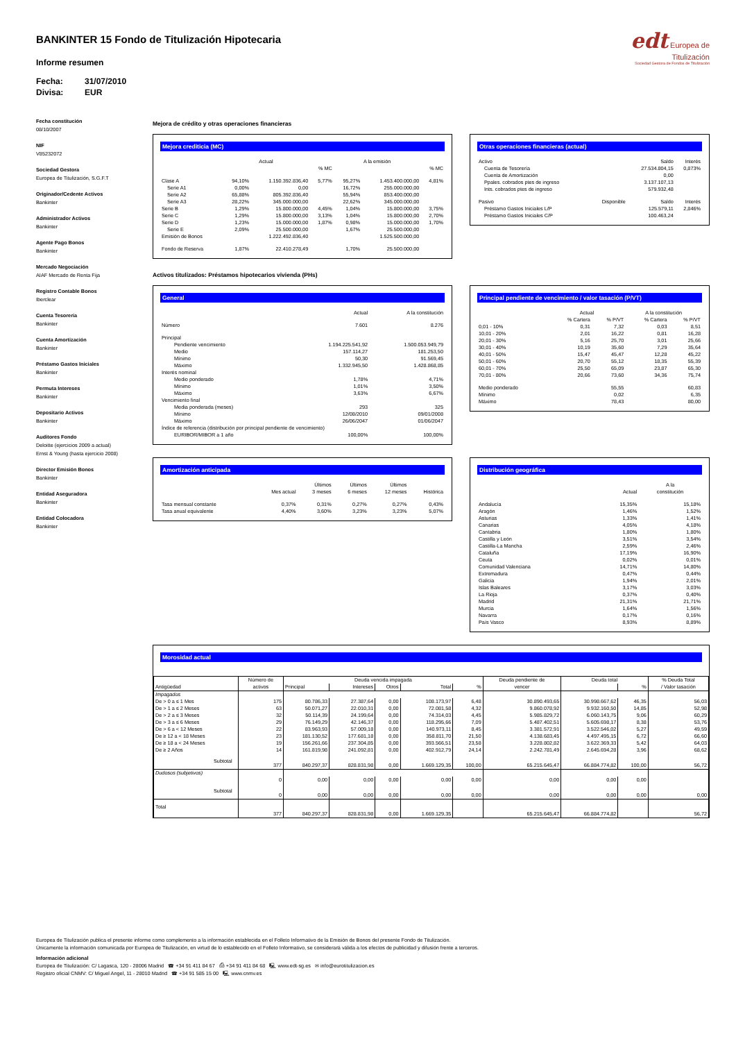BANKINTER 15 Fondo de Titulización Hipotecaria
Informe resumen
Fecha: 31/07/2010
Divisa: EUR
edt Europea de
Titulización
Sociedad Gestora de Fondos de Titulización
Fecha constitución
08/10/2007
NIF
V85232072
Sociedad Gestora
Europea de Titulización, S.G.F.T
Originador/Cedente Activos
Bankinter
Administrador Activos
Bankinter
Agente Pago Bonos
Bankinter
Mercado Negociación
AIAF Mercado de Renta Fija
Registro Contable Bonos
Iberclear
Cuenta Tesorería
Bankinter
Cuenta Amortización
Bankinter
Préstamo Gastos Iniciales
Bankinter
Permuta Intereses
Bankinter
Depositario Activos
Bankinter
Auditores Fondo
Deloitte (ejercicios 2009 a actual)
Ernst & Young (hasta ejercicio 2008)
Director Emisión Bonos
Bankinter
Entidad Aseguradora
Bankinter
Entidad Colocadora
Bankinter
Mejora de crédito y otras operaciones financieras
Mejora crediticia (MC)
| | Actual | | | A la emisión | | |
| --- | --- | --- | --- | --- | --- | --- |
| | | | % MC | | | % MC |
| Clase A | 94,10% | 1.150.392.836,40 | 5,77% | 95,27% | 1.453.400.000,00 | 4,81% |
| Serie A1 | 0,00% | 0,00 | | 16,72% | 255.000.000,00 | |
| Serie A2 | 65,88% | 805.392.836,40 | | 55,94% | 853.400.000,00 | |
| Serie A3 | 28,22% | 345.000.000,00 | | 22,62% | 345.000.000,00 | |
| Serie B | 1,29% | 15.800.000,00 | 4,45% | 1,04% | 15.800.000,00 | 3,75% |
| Serie C | 1,29% | 15.800.000,00 | 3,13% | 1,04% | 15.800.000,00 | 2,70% |
| Serie D | 1,23% | 15.000.000,00 | 1,87% | 0,98% | 15.000.000,00 | 1,70% |
| Serie E | 2,09% | 25.500.000,00 | | 1,67% | 25.500.000,00 | |
| Emisión de Bonos | | 1.222.492.836,40 | | | 1.525.500.000,00 | |
| Fondo de Reserva | 1,87% | 22.410.278,49 | | 1,70% | 25.500.000,00 | |
Otras operaciones financieras (actual)
| Activo | | Saldo | Interés |
| --- | --- | --- | --- |
| Cuenta de Tesorería | | 27.534.804,15 | 0,873% |
| Cuenta de Amortización | | 0,00 | |
| Ppales. cobrados ptes de ingreso | | 3.137.107,13 | |
| Ints. cobrados ptes de ingreso | | 579.932,48 | |
| Pasivo | Disponible | Saldo | Interés |
| Préstamo Gastos Iniciales L/P | | 125.579,11 | 2,846% |
| Préstamo Gastos Iniciales C/P | | 100.463,24 | |
Activos titulizados: Préstamos hipotecarios vivienda (PHs)
General
| | Actual | A la constitución |
| --- | --- | --- |
| Número | 7.601 | 8.276 |
| Principal | | |
| Pendiente vencimiento | 1.194.225.541,92 | 1.500.053.949,79 |
| Medio | 157.114,27 | 181.253,50 |
| Mínimo | 50,30 | 91.569,45 |
| Máximo | 1.332.945,50 | 1.428.868,85 |
| Interés nominal | | |
| Medio ponderado | 1,78% | 4,71% |
| Mínimo | 1,01% | 3,50% |
| Máximo | 3,63% | 6,67% |
| Vencimiento final | | |
| Media ponderada (meses) | 293 | 325 |
| Mínimo | 12/08/2010 | 09/01/2008 |
| Máximo | 26/06/2047 | 01/06/2047 |
| Índice de referencia (distribución por principal pendiente de vencimiento) | | |
| EURIBOR/MIBOR a 1 año | 100,00% | 100,00% |
Principal pendiente de vencimiento / valor tasación (P/VT)
| | Actual | | A la constitución | |
| --- | --- | --- | --- | --- |
| | % Cartera | % P/VT | % Cartera | % P/VT |
| 0,01 - 10% | 0,31 | 7,32 | 0,03 | 8,51 |
| 10,01 - 20% | 2,01 | 16,22 | 0,81 | 16,28 |
| 20,01 - 30% | 5,16 | 25,70 | 3,01 | 25,66 |
| 30,01 - 40% | 10,19 | 35,60 | 7,29 | 35,64 |
| 40,01 - 50% | 15,47 | 45,47 | 12,28 | 45,22 |
| 50,01 - 60% | 20,70 | 55,12 | 18,35 | 55,39 |
| 60,01 - 70% | 25,50 | 65,09 | 23,87 | 65,30 |
| 70,01 - 80% | 20,66 | 73,60 | 34,36 | 75,74 |
| Medio ponderado | | 55,55 | | 60,83 |
| Mínimo | | 0,02 | | 6,35 |
| Máximo | | 78,43 | | 80,00 |
Amortización anticipada
| | Mes actual | Últimos 3 meses | Últimos 6 meses | Últimos 12 meses | Histórica |
| --- | --- | --- | --- | --- | --- |
| Tasa mensual constante | 0,37% | 0,31% | 0,27% | 0,27% | 0,43% |
| Tasa anual equivalente | 4,40% | 3,60% | 3,23% | 3,23% | 5,07% |
Distribución geográfica
| | Actual | A la constitución |
| --- | --- | --- |
| Andalucía | 15,35% | 15,18% |
| Aragón | 1,46% | 1,52% |
| Asturias | 1,33% | 1,41% |
| Canarias | 4,05% | 4,18% |
| Cantabria | 1,80% | 1,80% |
| Castilla y León | 3,51% | 3,54% |
| Castilla-La Mancha | 2,59% | 2,46% |
| Cataluña | 17,19% | 16,90% |
| Ceuta | 0,02% | 0,01% |
| Comunidad Valenciana | 14,71% | 14,80% |
| Extremadura | 0,47% | 0,44% |
| Galicia | 1,94% | 2,01% |
| Islas Baleares | 3,17% | 3,03% |
| La Rioja | 0,37% | 0,40% |
| Madrid | 21,31% | 21,71% |
| Murcia | 1,64% | 1,56% |
| Navarra | 0,17% | 0,16% |
| País Vasco | 8,93% | 8,89% |
Morosidad actual
| Antigüedad | Número de activos | Deuda vencida impagada | | | | | Deuda pendiente de vencer | Deuda total | | % Deuda Total / Valor tasación |
| --- | --- | --- | --- | --- | --- | --- | --- | --- | --- | --- |
| | | Principal | Intereses | Otros | Total | % | | | % | |
| Impagados | | | | | | | | | | |
| De > 0 a ≤ 1 Mes | 175 | 80.786,33 | 27.387,64 | 0,00 | 108.173,97 | 6,48 | 30.890.493,65 | 30.998.667,62 | 46,35 | 56,03 |
| De > 1 a ≤ 2 Meses | 63 | 50.071,27 | 22.010,31 | 0,00 | 72.081,58 | 4,32 | 9.860.078,92 | 9.932.160,50 | 14,85 | 52,98 |
| De > 2 a ≤ 3 Meses | 32 | 50.114,39 | 24.199,64 | 0,00 | 74.314,03 | 4,45 | 5.985.829,72 | 6.060.143,75 | 9,06 | 60,29 |
| De > 3 a ≤ 6 Meses | 29 | 76.149,29 | 42.146,37 | 0,00 | 118.295,66 | 7,09 | 5.487.402,51 | 5.605.698,17 | 8,38 | 53,76 |
| De > 6 a < 12 Meses | 22 | 83.963,93 | 57.009,18 | 0,00 | 140.973,11 | 8,45 | 3.381.572,91 | 3.522.546,02 | 5,27 | 49,59 |
| De ≥ 12 a < 18 Meses | 23 | 181.130,52 | 177.681,18 | 0,00 | 358.811,70 | 21,50 | 4.138.683,45 | 4.497.495,15 | 6,72 | 66,60 |
| De ≥ 18 a < 24 Meses | 19 | 156.261,66 | 237.304,85 | 0,00 | 393.566,51 | 23,58 | 3.228.802,82 | 3.622.369,33 | 5,42 | 64,03 |
| De ≥ 2 Años | 14 | 161.819,98 | 241.092,81 | 0,00 | 402.912,79 | 24,14 | 2.242.781,49 | 2.645.694,28 | 3,96 | 68,62 |
| Subtotal | 377 | 840.297,37 | 828.831,98 | 0,00 | 1.669.129,35 | 100,00 | 65.215.645,47 | 66.884.774,82 | 100,00 | 56,72 |
| Dudosos (subjetivos) | | | | | | | | | | |
| | 0 | 0,00 | 0,00 | 0,00 | 0,00 | 0,00 | 0,00 | 0,00 | 0,00 | |
| Subtotal | 0 | 0,00 | 0,00 | 0,00 | 0,00 | 0,00 | 0,00 | 0,00 | 0,00 | 0,00 |
| Total | 377 | 840.297,37 | 828.831,98 | 0,00 | 1.669.129,35 | | 65.215.645,47 | 66.884.774,82 | | 56,72 |
Europea de Titulización publica el presente informe como complemento a la información establecida en el Folleto Informativo de la Emisión de Bonos del presente Fondo de Titulización.
Únicamente la información comunicada por Europea de Titulización, en virtud de lo establecido en el Folleto Informativo, se considerará válida a los efectos de publicidad y difusión frente a terceros.
Información adicional
Europea de Titulización: C/ Lagasca, 120 - 28006 Madrid ☎ +34 91 411 84 67 ⎙ +34 91 411 84 68 🖳 www.edt-sg.es ✉ info@eurotitulizacion.es
Registro oficial CNMV: C/ Miguel Angel, 11 - 28010 Madrid ☎ +34 91 585 15 00 🖳 www.cnmv.es